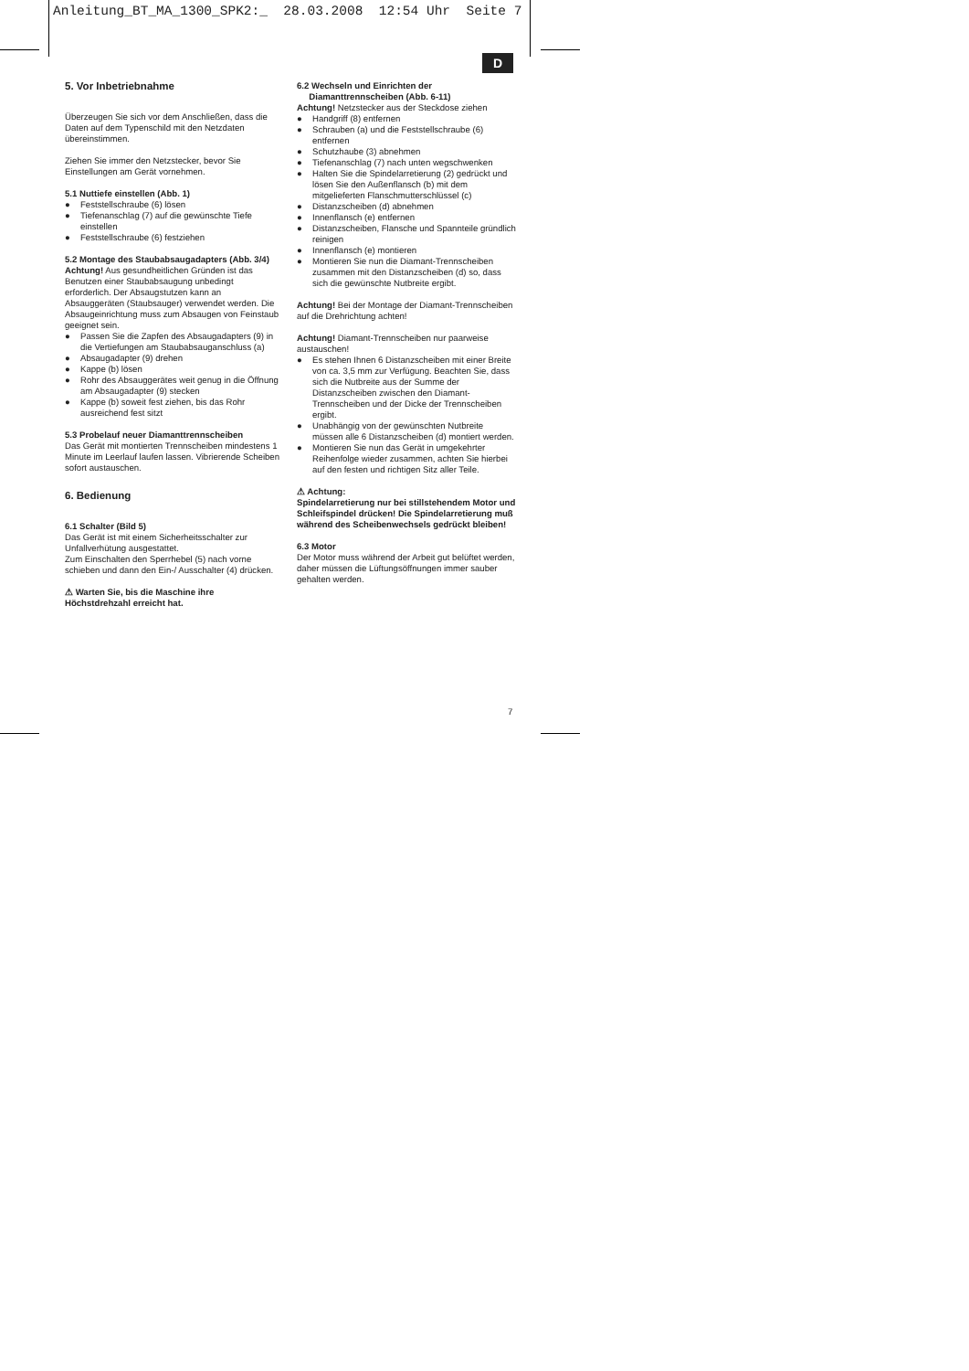Anleitung_BT_MA_1300_SPK2:_ 28.03.2008 12:54 Uhr Seite 7
D
5. Vor Inbetriebnahme
Überzeugen Sie sich vor dem Anschließen, dass die Daten auf dem Typenschild mit den Netzdaten übereinstimmen.
Ziehen Sie immer den Netzstecker, bevor Sie Einstellungen am Gerät vornehmen.
5.1 Nuttiefe einstellen (Abb. 1)
● Feststellschraube (6) lösen
● Tiefenanschlag (7) auf die gewünschte Tiefe einstellen
● Feststellschraube (6) festziehen
5.2 Montage des Staubabsaugadapters (Abb. 3/4)
Achtung! Aus gesundheitlichen Gründen ist das Benutzen einer Staubabsaugung unbedingt erforderlich. Der Absaugstutzen kann an Absauggeräten (Staubsauger) verwendet werden. Die Absaugeinrichtung muss zum Absaugen von Feinstaub geeignet sein.
● Passen Sie die Zapfen des Absaugadapters (9) in die Vertiefungen am Staubabsauganschluss (a)
● Absaugadapter (9) drehen
● Kappe (b) lösen
● Rohr des Absauggerätes weit genug in die Öffnung am Absaugadapter (9) stecken
● Kappe (b) soweit fest ziehen, bis das Rohr ausreichend fest sitzt
5.3 Probelauf neuer Diamanttrennscheiben
Das Gerät mit montierten Trennscheiben mindestens 1 Minute im Leerlauf laufen lassen. Vibrierende Scheiben sofort austauschen.
6. Bedienung
6.1 Schalter (Bild 5)
Das Gerät ist mit einem Sicherheitsschalter zur Unfallverhütung ausgestattet.
Zum Einschalten den Sperrhebel (5) nach vorne schieben und dann den Ein-/ Ausschalter (4) drücken.
⚠ Warten Sie, bis die Maschine ihre Höchstdrehzahl erreicht hat.
6.2 Wechseln und Einrichten der
Diamanttrennscheiben (Abb. 6-11)
Achtung! Netzstecker aus der Steckdose ziehen
● Handgriff (8) entfernen
● Schrauben (a) und die Feststellschraube (6) entfernen
● Schutzhaube (3) abnehmen
● Tiefenanschlag (7) nach unten wegschwenken
● Halten Sie die Spindelarretierung (2) gedrückt und lösen Sie den Außenflansch (b) mit dem mitgelieferten Flanschmutterschlüssel (c)
● Distanzscheiben (d) abnehmen
● Innenflansch (e) entfernen
● Distanzscheiben, Flansche und Spannteile gründlich reinigen
● Innenflansch (e) montieren
● Montieren Sie nun die Diamant-Trennscheiben zusammen mit den Distanzscheiben (d) so, dass sich die gewünschte Nutbreite ergibt.
Achtung! Bei der Montage der Diamant-Trennscheiben auf die Drehrichtung achten!
Achtung! Diamant-Trennscheiben nur paarweise austauschen!
● Es stehen Ihnen 6 Distanzscheiben mit einer Breite von ca. 3,5 mm zur Verfügung. Beachten Sie, dass sich die Nutbreite aus der Summe der Distanzscheiben zwischen den Diamant-Trennscheiben und der Dicke der Trennscheiben ergibt.
● Unabhängig von der gewünschten Nutbreite müssen alle 6 Distanzscheiben (d) montiert werden.
● Montieren Sie nun das Gerät in umgekehrter Reihenfolge wieder zusammen, achten Sie hierbei auf den festen und richtigen Sitz aller Teile.
⚠ Achtung:
Spindelarretierung nur bei stillstehendem Motor und Schleifspindel drücken! Die Spindelarretierung muß während des Scheibenwechsels gedrückt bleiben!
6.3 Motor
Der Motor muss während der Arbeit gut belüftet werden, daher müssen die Lüftungsöffnungen immer sauber gehalten werden.
7